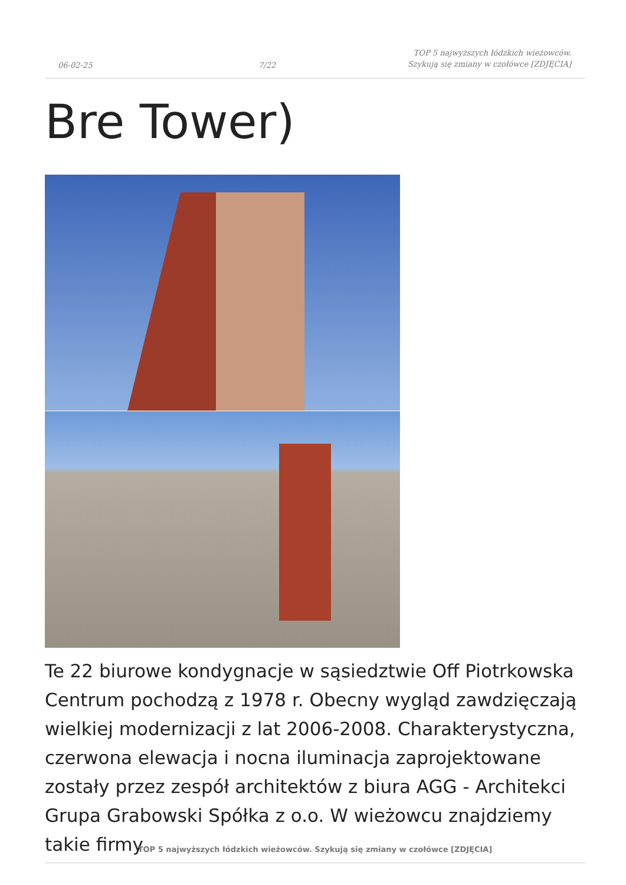06-02-25
7/22
TOP 5 najwyższych łódzkich wieżowców. Szykują się zmiany w czołówce [ZDJĘCIA]
Bre Tower)
Te 22 biurowe kondygnacje w sąsiedztwie Off Piotrkowska Centrum pochodzą z 1978 r. Obecny wygląd zawdzięczają wielkiej modernizacji z lat 2006-2008. Charakterystyczna, czerwona elewacja i nocna iluminacja zaprojektowane zostały przez zespół architektów z biura AGG - Architekci Grupa Grabowski Spółka z o.o. W wieżowcu znajdziemy takie firmy
TOP 5 najwyższych łódzkich wieżowców. Szykują się zmiany w czołówce [ZDJĘCIA]